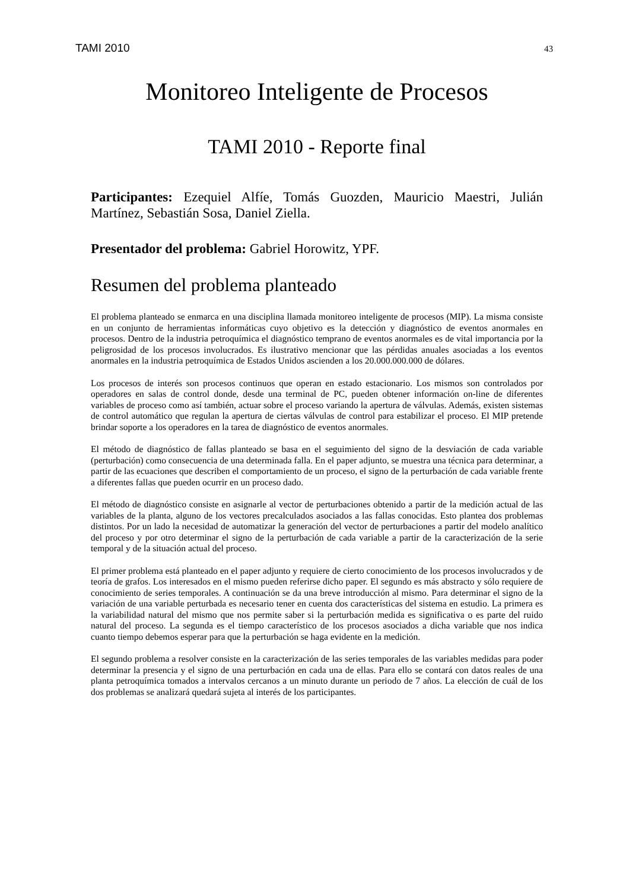TAMI 2010 43
Monitoreo Inteligente de Procesos
TAMI 2010 - Reporte final
Participantes: Ezequiel Alfíe, Tomás Guozden, Mauricio Maestri, Julián Martínez, Sebastián Sosa, Daniel Ziella.
Presentador del problema: Gabriel Horowitz, YPF.
Resumen del problema planteado
El problema planteado se enmarca en una disciplina llamada monitoreo inteligente de procesos (MIP). La misma consiste en un conjunto de herramientas informáticas cuyo objetivo es la detección y diagnóstico de eventos anormales en procesos. Dentro de la industria petroquímica el diagnóstico temprano de eventos anormales es de vital importancia por la peligrosidad de los procesos involucrados. Es ilustrativo mencionar que las pérdidas anuales asociadas a los eventos anormales en la industria petroquímica de Estados Unidos ascienden a los 20.000.000.000 de dólares.
Los procesos de interés son procesos continuos que operan en estado estacionario. Los mismos son controlados por operadores en salas de control donde, desde una terminal de PC, pueden obtener información on-line de diferentes variables de proceso como así también, actuar sobre el proceso variando la apertura de válvulas. Además, existen sistemas de control automático que regulan la apertura de ciertas válvulas de control para estabilizar el proceso. El MIP pretende brindar soporte a los operadores en la tarea de diagnóstico de eventos anormales.
El método de diagnóstico de fallas planteado se basa en el seguimiento del signo de la desviación de cada variable (perturbación) como consecuencia de una determinada falla. En el paper adjunto, se muestra una técnica para determinar, a partir de las ecuaciones que describen el comportamiento de un proceso, el signo de la perturbación de cada variable frente a diferentes fallas que pueden ocurrir en un proceso dado.
El método de diagnóstico consiste en asignarle al vector de perturbaciones obtenido a partir de la medición actual de las variables de la planta, alguno de los vectores precalculados asociados a las fallas conocidas. Esto plantea dos problemas distintos. Por un lado la necesidad de automatizar la generación del vector de perturbaciones a partir del modelo analítico del proceso y por otro determinar el signo de la perturbación de cada variable a partir de la caracterización de la serie temporal y de la situación actual del proceso.
El primer problema está planteado en el paper adjunto y requiere de cierto conocimiento de los procesos involucrados y de teoría de grafos. Los interesados en el mismo pueden referirse dicho paper. El segundo es más abstracto y sólo requiere de conocimiento de series temporales. A continuación se da una breve introducción al mismo. Para determinar el signo de la variación de una variable perturbada es necesario tener en cuenta dos características del sistema en estudio. La primera es la variabilidad natural del mismo que nos permite saber si la perturbación medida es significativa o es parte del ruido natural del proceso. La segunda es el tiempo característico de los procesos asociados a dicha variable que nos indica cuanto tiempo debemos esperar para que la perturbación se haga evidente en la medición.
El segundo problema a resolver consiste en la caracterización de las series temporales de las variables medidas para poder determinar la presencia y el signo de una perturbación en cada una de ellas. Para ello se contará con datos reales de una planta petroquímica tomados a intervalos cercanos a un minuto durante un periodo de 7 años. La elección de cuál de los dos problemas se analizará quedará sujeta al interés de los participantes.